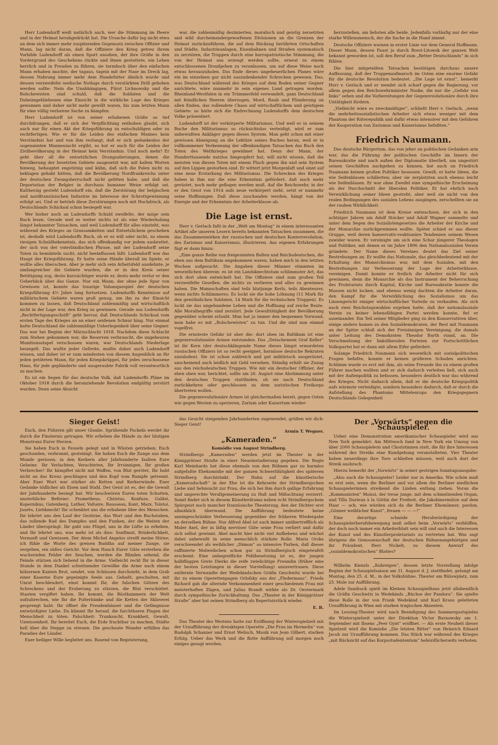Herr Ludendorff weiß natürlich auch, wer die Stimmung im Heere und in der Heimat herabgedrückt hat. Die Ursache dafür lag nicht etwa an dem sich immer mehr zuspitzenden Gegensatz zwischen Offizier und Mann, lag nicht daran, daß die Offiziere den Krieg getreu ihrem Vorbilde Ludendorff als einen Sport ansahen, der ihre Größe in den Vordergrund des Geschehens rückte und ihnen gestattete, ein Leben herrlich und in Freuden zu führen, sie turmhoch über den einfachen Mann erhaben mochte, der tagaus, tagein mit der Nase im Dreck lag, dessen Nahrung immer mehr dem Hundefutter ähnlich wurde und dessen verzweifelte seelische Notlage durch verstärkten Drill gehoben werden sollte: Nein die Unabhängigen, Fürst Lichnowsky und die Bolschewisten sind schuld, daß die Soldaten und die Daheimgebliebenen eine Einsicht in die wirkliche Lage des Krieges gewannen und daher nicht mehr gewillt waren, bis zum letzten Mann für eine völlig verlorene Sache zu kämpfen.
Herr Ludendorff ist von seiner erhabenen Größe so tief durchdrungen, daß er sich der Verpflichtung enthoben glaubt, sich auch nur für einen Akt der Kriegsführung zu entschuldigen oder zu rechtfertigen. Wie er für die Leiden des einfachen Mannes kein Verständnis hat und von ihm verlangt, daß er sich gedankenlos der sogenannten Manneszucht ergibt, so hat er auch für die Leiden der Zivilbevölkerung in der Heimat kein Verständnis. Und noch mehr! Er geht über all die entsetzlichen Drangsalierungen, denen die Bevölkerung der besetzten Gebiete ausgesetzt war, mit kalten Worten hinweg, behauptet engstirnig und kühn, daß sich die Polen nicht zu beklagen gehabt hätten, daß die Bevölkerung Nordfrankreichs unter der deutschen Zwangsherrschaft nicht gelitten habe, und daß die Deportation der Belgier in durchaus humaner Weise erfolgt sei. Kaltherzig gesteht Ludendorff ein, daß die Zerstörung der belgischen und nordfranzösischen Industrie im Interesse der Schrottgewinnung erfolgt sei. Und er betrieb diese Zerstörungen noch mit Hochdruck, als Deutschlands Schicksal schon besiegelt war.
Wer bisher noch an Ludendorffs Schuld zweifelte, der möge sein Buch lesen. Gerade weil es weiter nichts ist als eine Wiederholung längst bekannter Tatsachen, und weil Ludendorff für alles einsteht, was während des Krieges an Grausamkeiten und Entsetzlichem geschehen ist, deshalb wird Ludendorffs Buch, ob er es will oder nicht, zu einem riesigen Schuldbekenntnis, das sich offenkundig vor jedem ausbreitet, der sich von der vaterländischen Phrase, mit der Ludendorff seine Taten zu bemänteln sucht, nicht beeinflussen läßt. Ludendorff war das Haupt der Kriegsführung. Er hatte seine Hände überall im Spiele, er wollte alles überschen. Aber je mehr sich sein Arbeitsfeld ausdehnte, je umfangreicher die Gebiete wurden, die er in den Kreis seiner Betätigung zog, desto kurzsichtiger wurde er, desto mehr verlor er den Ueberblick über das Ganze. Nur ein Mann, der ohne jede Spur von Gewissen ist, konnte das traurige Vabanquespiel der deutschen Kriegsführung 4½ Jahre lang fortsetzen. Ludendorffs Kenntnisse auf militärischem Gebiete waren groß genug, um ihn zu der Einsicht kommen zu lassen, daß Deutschland zahlenmäßig und wirtschaftlich nicht in der Lage war, den Krieg zu gewinnen. Gerade aus Ludendorffs „Rechtfertigungsschrift“ geht hervor, daß Deutschlands Schicksal vom ersten Tage des Krieges an an einer seidenen Schnur hing. Nur einmal hatte Deutschland die zahlenmäßige Ueberlegenheit über seine Gegner. Das war bei Beginn der Märzschlacht 1918. Nachdem diese Schlacht zum Stehen gekommen war, die Reserven verbraucht, die ungeheuren Munitionsstapel verschossen waren, war Deutschlands Niederlage besiegelt. Das wußte jeder Gefreite, mußte daher auch Ludendorff wissen, und daher ist er zum mindesten von diesem Augenblick an für jeden getöteten Mann, für jeden Kriegskrüppel, für jedes zerschossene Haus, für jede geplünderte und ausgeraubte Fabrik voll verantwortlich zu machen.
Es ist ein Segen für das deutsche Volk, daß Ludendorffs Pläne im Oktober 1918 durch die heranziehende Revolution endgültig zerstört wurden. Denn seine Absicht
war, die zahlenmäßig dezimierten, moralisch und geistig zersetzten und wild durcheinandergeworfenen Divisionen an die Grenzen der Heimat zurückzuführen, die auf dem Rückzug berührten Ortschaften und Städte, Industrieanlagen, Eisenbahnen und Straßen systematisch zu zerstören, die Truppen durch eine hurrapatriotische Stimmung, die von der Heimat aus erzeugt werden sollte, erneut zu einem entschlossenen Draufgehen zu veranlassen, um auf diese Weise noch etwas herauszuholen. Das Ende dieses ungeheuerlichen Planes wäre ein im einzelnen gar nicht auszudenkender Schrecken gewesen. Das, was Deutschland während des Krieges auf dem Boden seiner Gegner anrichtete, wäre nunmehr in sein eigenes Land getragen worden. Rheinland-Westfalen in ein Trümmerfeld verwandelt, ganz Deutschland mit feindlichen Heeren überzogen, Mord, Raub und Plünderung an allen Enden, das vollendete Chaos auf wirtschaftlichem und geistigem Gebiete: so hätte sich die Endrechnung Ludendorffs dem deutschen Volke präsentiert.
Ludendorff ist der verkörperte Militarismus. Und weil er in seinem Buche den Militarismus so rücksichtslos verteidigt, wird er zum unbewußten Ankläger gegen dieses System. Man geht schon mit einer gewissen Abneigung an die Lektüre seines Buches heran, weil er in vollkommener Verkennung der offenkundigen Tatsachen das Buch den Toten des Weltkrieges gewidmet hat. Denn der Mann, der Hunderttausende nutzlos hingeopfert hat, will nicht wissen, daß die meisten von diesen Toten mit einem Fluch gegen ihn und sein System auf den Lippen gestorben sind. Er wittert jetzt Morgenluft und sinnt auf eine neue Erstarkung des Militarismus. Die Schrecken des Krieges haben in ihm nur die eine Erkenntnis gefördert, daß noch mehr gerüstet, noch mehr geflogen werden muß. Auf die Reichswehr, in der er den Geist von 1914 aufs neue verkörpert sieht, setzt er nunmehr seine Hoffnungen. Daß diese zuschanden werden, hängt von der Energie und der Erkenntnis der Arbeiterklasse ab.
Die Lage ist ernst.
Herr v. Gerlach faßt in der „Welt am Montag“ in einem interessanten Artikel alle unseren Lesern bereits bekannten Tatsachen zusammen, die das Zusammenwirken der russischen und deutschen Konterrevolution, des Zarismus und Kaiserismus, illustrieren. Aus eigenen Erfahrungen fügt er dann hinzu:
„Eine ganze Reihe von freigesinnten Balten und Reichsdeutschen, die eben aus dem Baltikum angekommen waren, haben mich in den letzten Wochen aufgesucht. Die Angaben dieser Männer stimmten im wesentlichen überein: es ist ein Landsknechtstum schlimmster Art, das sich dort oben entwickelt hat. Die Offiziere sind zum großen Teil verzweifelte Gesellen, die nichts zu verlieren und alles zu gewinnen haben. Die Mannschaften sind teils blutjunge Kerls, teils Abenteurer, wenn nichts Schlimmeres. Es lockt sie die hohe Löhnung (11 Mark für den gewöhnlichen Soldaten, 14 Mark für die technischen Truppen). Es lockt sie das ungebundene Leben und die Hoffnung auf reiche Beute. Alle Moralbegriffe sind zerstört. Jede Gewalttätigkeit der Bevölkerung gegenüber scheint erlaubt. Man hat ja immer den bequemen Vorwand, man habe es mit „Bolschewisten“ zu tun. Und die sind nun einmal vogelfrei.
Die ernsteste Gefahr ist aber die: dort oben im Baltikum ist eine gegenrevolutionäre Armee entstanden. Das „Detachement Graf Keller“ ist ihr Kern (der deutschklingende Name dieses längst ermordeten russischen Offiziers ist so recht geeignet, harmlose deutsche Rekruten anzuloden). Sie ist schon zahlreich und gut militärisch ausgerüstet, anscheinend auch leidlich mit Geld versehen. Ständig erhält sie Zuzug aus den reichsdeutschen Truppen. Wie mir ein deutscher Offizier, der eben oben war, berichtet, sollte am 26. August eine Abstimmung unter den deutschen Truppen stattfinden, ob sie nach Deutschland zurückkehren oder geschlossen zu dem zaristischen Freikorps übertreten wollen.
Die gegenrevolutionäre Armee ist gleichermaßen bereit, gegen Osten wie gegen Westen zu operieren, Zarium oder Kaisertum wieder-
herzustellen, am liebsten alle beide. Jedenfalls vorläufig nur der eine starke Willensmensch, der die Sache in die Hand nimmt.
Deutsche Offiziere warnen in erster Linie vor dem General Hoffmann. Dieser Mann, dessen Faust ja durch Brest-Litowsk der ganzen Welt bekannt geworden ist, soll den Beruf zum „Retter Deutschlands“ in sich fühlen.
Die hier mitgeteilten Tatsachen bestätigen durchaus unsere Auffassung, daß der Truppenaufmarsch im Osten eine enorme Gefahr für die deutsche Revolution bedeutet. „Die Lage ist ernst“, bemerkt Herr v. Gerlach und er wendet sich scharf gegen die Regierung, vor allem gegen den Reichswehrminister Noske, die nur die „Gefahr von links“ sehen und die Vorbereitungen der Gegenrevolutionäre durch ihre Untätigkeit fördern.
„Vielleicht wäre es zweckmäßiger“, schließt Herr v. Gerlach, „wenn die mehrheitssozialistischen Arbeiter sich etwas weniger mit dem Phantom der Räterepublik und dafür etwas intensiver mit den Gefahren der Kooperation von Zarismus und Kaiserismus befaßten.“
Friedrich Naumann.
Das deutsche Bürgertum, das von jeher an politischen Gedanken arm war, das die Führung der politischen Geschäfte im Innern der Bureaukratie und nach außen der Diplomatie überließ, um ungestört seinen Geschäften nachgehen zu können, hat auch an Friedrich Naumann keinen großen Politiker besessen. Gewiß, er hatte Ideen, die wie Seifenblasen schillerten; aber sie zerplatzten auch ebenso leicht wie Seifenblasen. Er war ohne Zweifel eine sympathische Erscheinung als der Durchschnitt der liberalen Politiker. Er hat ehrlich nach Verwirklichung seiner Ideen gestrebt, aber weil sie nicht von den realen Bedingungen des sozialen Lebens ausgingen, zerschellten sie an der rauhen Wirklichkeit.
Friedrich Naumann ist dem Kreise entwachsen, der sich in den achtziger Jahren um Adolf Stöcker und Adolf Wagner sammelte und unter dem Segen des Sozialistengesetzes die Arbeiter der Kirche und der Monarchie zurückgewinnen wollte. Später schied er aus dieser Gruppe, weil deren konservativ-reaktionäre Tendenzen seinem Wesen zuwider waren. Er vereinigte um sich eine Schar jüngerer Theologen und Politiker, mit denen er im Jahre 1896 den Nationalsozialen Verein gründete. Der Name dieses Vereines deutet das Ziel seiner Bestrebungen an. Er wollte das Nationale, das gleichbedeutend mit der Erhaltung des Monarchismus war, mit dem Sozialen, mit den Bestrebungen zur Verbesserung der Lage der Arbeiterklasse, vereinigen. Damit konnte er freilich die Arbeiter nicht für sich gewinnen, denn die Monarchie als das Instrument der Beherrschung des Proletariats durch Kapital, Kirche und Bureaukratie konnte die Massen nicht locken, und ebenso wenig dachten die Arbeiter daran, den Kampf für die Verwirklichung des Sozialismus um das Linsengericht einiger wirtschaftlicher Vorteile zu verkaufen. Als sich nach zwei Reichstagswahlen ergeben hatte, daß der nationalsoziale Verein zu keiner lebensfähigen Partei werden konnte, fiel er auseinander. Ein Teil seiner Mitglieder ging zu den Konservativen über, einige andere kamen zu den Sozialdemokraten, der Rest mit Naumann an der Spitze schloß sich der Freisinnigen Vereinigung, die damals unter Leitung des Demokraten Theodor Barth stand, an. Die Verschmelzung der linksliberalen Parteien zur Fortschrittlichen Volkspartei hat er dann mit allem Eifer gefördert.
Solange Friedrich Naumann sich wesentlich mit sozialpolitischen Fragen befaßte, konnte er keinen größeren Schaden anrichten. Schlimm wurde es erst mit ihm, als seine Freunde ihn zu einem großen Führer machen wollten und er sich dadurch verleiten ließ, sich auch mit der Außenpolitik zu befassen, besonders deutlich war das während des Krieges. Nicht dadurch allein, daß er die deutsche Kriegspolitik aufs wärmste verteidigte, sondern besonders dadurch, daß er durch die Aufstellung des Phantoms Mitteleuropa den Kriegsgegnern Deutschlands Gelegenheit
Sieger Geist!
Euch, den Führern gilt unser Glaube. Sprühende Fackeln werdet ihr durch die Finsternis getragen. Wir erheben die Hände zu der blutigen Monstranz Eurer Herzen.
Sie haben Euch in Fesseln gelegt und in Wüsten getrieben; Euch geschunden, verbrannt, gesteinigt. Sie haben Euch die Zunge aus dem Munde gerissen; in den Kerkern aller Jahrhunderte faulten Eure Gebeine. Ihr Verlachten, Verachteten, Ihr Irrsinnigen, Ihr großen Verbrecher! Ihr kämpftet nicht mit Waffen, von Blut gerötet, Ihr habt nicht an das Kreuz geschlagen und den Kopf vom Rumpfe getrennt. Aber Euer Wort war stärker als Ketten und Kerkerwände. Euer Gedanke tödlicher als Eisen und Stahl. Der Geist ist es, der die Gewalt der Jahrhunderte besiegt hat. Wir beschwören Euren toten Schatten, unsterbliche Befreier: Prometheus, Christus, Konfuze, Galilei, Kopernikus, Gutenberg, Luther, Voltaire, Rousseau, Kant, Marx, Tolstoi, Jaurès, Liebknecht! Ihr schenktet uns die erhabene Idee des Menschen. Ihr lehrtet uns den Lauf der Gestirne, das Wort und den Buchstaben, das rollende Rad des Dampfes und den Funken, der die Weiten der Länder überspringt. Ihr gabt uns Flügel, uns in die Lüfte zu erheben, und Ihr lehrtet uns, was mehr ist als dies: Sanftmut, Brüderlichkeit, Vernunft und Gewissen. Der Atem Michel Angelos streift meine Stirne; ich fühle die Worte des greisen Buddha auf meiner Zunge, sie zergehen, ein süßes Gericht. Vor dem Hauch Eurer Güte ersterben die wuchernden Felder der Seuchen, werden die Blinden sehend, die Feinde stürzen sich liebend in die Arme. Vielleicht reckt Ihr in dieser Stunde in dem Dunkel schwitzender Gewölbe die Arme nach einem hölzernen Kanten Brot, sendet, von Schüssen durchsiebt, in dem Grab einer Kaserne Eure gepeinigte Seele aus. Gehaßt, gescholten, mit Unrat beschleudert, einst kommt Ihr, die falschen Götzen des Schreckens und der Eroberung zu stürzen, die Blut verschüttet. Staaten vergiftet haben. Ihr kommt, die Rüstkammern der Welt aufzubrechen, wie Ihr die Folterbänke und die Ketten der Sklaverei gesprengt habt. Ihr öffnet die Freudenhäuser und die Gefängnisse entwürdigter Liebe. Da klimmt Ihr herauf, die furchtbaren Plagen der Menschheit zu töten: Falschheit: Trunksucht, Krankheit, Gewalt, Unwissenheit. Ihr bereitet Euch, die Erde fruchtbar zu machen, Städte hell über die Steppe zu streuen. Die geschaute Wunder erfüllen das Paradies der Länder.
Euer heiliger Wille begleitet uns. Rasend von Begeisterung,
das Gesicht steigenden Jahrhunderten zugewendet, grüßen wir dich: Sieger Geist!
Armin T. Wegner.
„Kameraden.“
Komödie von August Strindberg.
Strindbergs „Kameraden“ werden jetzt im Theater in der Königgrätzer Straße in einer Neueinstudierung gegeben. Die Regie Karl Meinhards hat diese ehemals von den Bühnen gar zu harmlos aufgefaßte Ehekomödie mit der ganzen Schwerblütigkeit des späteren Strindberg durchtränkt. Der Hohn auf die künstlerische „Kameradschaft“ in der Ehe ist die Kehrseite der Strindbergschen Liebe und Sehnsucht zur Frau, die sich bei ihm durch gallige Erfahrung und ungerechte Verallgemeinerung zu Haß und Mißachtung verzerrt. Somit findet sich in diesem Künstlerdrama neben echt Strindbergschem Spürgeist noch mancher französische Theaterzug, den der Dichter erst allmählich überwand. Die Aufführung bedeutete keine uneingeschränkte Verbesserung gegenüber der früheren Wiedergabe an derselben Bühne. Nur Alfred Abel ist auch immer unübertrefflich als Maler Axel, der in läßig nervöser Güte seine Frau verliert und dafür sich selbst gewinnt. Abel macht hier nicht viel Aufhebens und wächst dabei unbewußt in seine menschlich stärkste Rolle. Maria Orska verschwendet als weiblicher „Dämon“ so intensive Farben, daß dieses raffinierte Malweibchen schon gar zu Strindbergisch eingeteufelt erscheint. Eine unbegreifliche Fehlbesetzung ist es, der jungen halbflüggen Grete Dierks die reife zwielichtige Freundin (früher eine der besten Leistungen in dieser Vorstellung) anzuvertrauen. Diese entfernte Verwandte der Wedekindschen Gräfin Geschwitz wurde bei ihr zu einem Operettenpagen Orlofsky aus der „Fledermaus“. Frieda Richard gab die alternde Verkommenheit einer geschiedenen Frau mit meisterhaften Zügen, und Julius Brandt wirkte als Dr. Oestermark durch sympathische Zurückhaltung. Das „Theater in der Königgrätzer Straße“ aber hat seinen Strindberg als Repertoirstück wieder.
E. B.
Das Theater des Westens hatte zur Eröffnung der Winterspielzeit mit der Uraufführung der dreiaktigen Operette „Die Frau im Hermelin“ von Rudolph Schanzer und Ernst Welisch, Musik von Jean Gilbert, starken Erfolg. Ueber das Werk und die flotte Aufführung soll morgen noch einiges gesagt werden.
Der „Vorwärts“ gegen die Schauspieler.
Ueber eine Demonstration amerikanischer Schauspieler wird aus New York gemeldet: Am Mittwoch fand in New York ein Umzug von über 2000 Schauspielern und Choristinnen statt, die für ihre Interessen während des Streiks eine Kundgebung veranstalteten. Vier Theater haben neuerdings ihre Tore schließen müssen, weil auch dort der Streik ausbrach.
Hierzu bemerkt der „Vorwärts“ in seiner gestrigen Sonntagsausgabe:
„Also auch die Schauspieler! Leider nur in Amerika. Wie schön muß es erst sein, wenn die Berliner und vor allem die Berliner niedlichen Schauspielerinnen streikend die Linden entlang ziehen. Voran die „Kommunisten“ Moissi, der treue junge, mit dem schmelzenden Organ, und Tilla Durieux à la Göttin der Freiheit, die Jakobinermütze auf dem Haar — ach, wie würden sich da die Berliner Ehemänner, pardon, „Gönner weiblicher Kunst“, freuen — — —!“
Eine derartige schnöde Herabwürdigung der Schauspielerberufsbewegung muß selbst beim „Vorwärts“ verblüffen, der doch noch immer ein Arbeiterblatt sein will und auch die Interessen der Kunst und des Künstlerproletariats zu vertreten hat. Was sagt übrigens die Genossenschaft der deutschen Bühnenangehörigen und ihr Präsident, Herr Nickelt, zu diesem Anwurf des „sozialdemokratischen“ Blattes?
Wilhelm Kienzls „Kuhreigen“, dessen letzte Vorstellung infolge Beginn der Schauspielsaison am 31. August d. J. stattfindet, gelangt am Montag, den 25. d. M., in der Volksbühne, Theater am Bülowplatz, zum 25. Male zur Aufführung.
Adele Sandrock spielt im Kleinen Schauspielhaus jetzt allabendlich die Gräfin Geschwitz in Wedekinds „Büchse der Pandora“. Sie spielte diese Rolle in der von Frank Wedekind und Karl Kraus geleiteten Uraufführung in Wien mit starken tragischen Akzenten.
Im Lessing-Theater wird nach Beendigung des Sommergastspieles die Winterspielzeit unter der Direktion Victor Barnowsky am 1. September mit Ibsens „Peer Gynt“ eröffnet. — Als erste Neuheit dieser Spielzeit wird die Komödie „Die letzten Ritter“ von Heinrich Eduard Jacob zur Uraufführung kommen. Das Stück war während des Krieges „mit Rücksicht auf das Korpsstudententum“ behördlicherseits verboten.